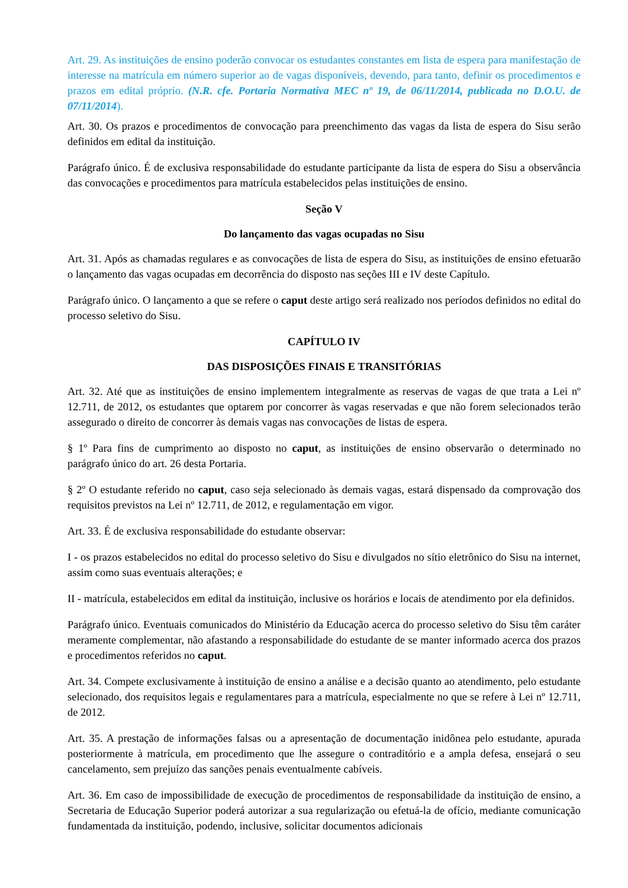Art. 29. As instituições de ensino poderão convocar os estudantes constantes em lista de espera para manifestação de interesse na matrícula em número superior ao de vagas disponíveis, devendo, para tanto, definir os procedimentos e prazos em edital próprio. (N.R. cfe. Portaria Normativa MEC nº 19, de 06/11/2014, publicada no D.O.U. de 07/11/2014).
Art. 30. Os prazos e procedimentos de convocação para preenchimento das vagas da lista de espera do Sisu serão definidos em edital da instituição.
Parágrafo único. É de exclusiva responsabilidade do estudante participante da lista de espera do Sisu a observância das convocações e procedimentos para matrícula estabelecidos pelas instituições de ensino.
Seção V
Do lançamento das vagas ocupadas no Sisu
Art. 31. Após as chamadas regulares e as convocações de lista de espera do Sisu, as instituições de ensino efetuarão o lançamento das vagas ocupadas em decorrência do disposto nas seções III e IV deste Capítulo.
Parágrafo único. O lançamento a que se refere o caput deste artigo será realizado nos períodos definidos no edital do processo seletivo do Sisu.
CAPÍTULO IV
DAS DISPOSIÇÕES FINAIS E TRANSITÓRIAS
Art. 32. Até que as instituições de ensino implementem integralmente as reservas de vagas de que trata a Lei nº 12.711, de 2012, os estudantes que optarem por concorrer às vagas reservadas e que não forem selecionados terão assegurado o direito de concorrer às demais vagas nas convocações de listas de espera.
§ 1º Para fins de cumprimento ao disposto no caput, as instituições de ensino observarão o determinado no parágrafo único do art. 26 desta Portaria.
§ 2º O estudante referido no caput, caso seja selecionado às demais vagas, estará dispensado da comprovação dos requisitos previstos na Lei nº 12.711, de 2012, e regulamentação em vigor.
Art. 33. É de exclusiva responsabilidade do estudante observar:
I - os prazos estabelecidos no edital do processo seletivo do Sisu e divulgados no sítio eletrônico do Sisu na internet, assim como suas eventuais alterações; e
II - matrícula, estabelecidos em edital da instituição, inclusive os horários e locais de atendimento por ela definidos.
Parágrafo único. Eventuais comunicados do Ministério da Educação acerca do processo seletivo do Sisu têm caráter meramente complementar, não afastando a responsabilidade do estudante de se manter informado acerca dos prazos e procedimentos referidos no caput.
Art. 34. Compete exclusivamente à instituição de ensino a análise e a decisão quanto ao atendimento, pelo estudante selecionado, dos requisitos legais e regulamentares para a matrícula, especialmente no que se refere à Lei nº 12.711, de 2012.
Art. 35. A prestação de informações falsas ou a apresentação de documentação inidônea pelo estudante, apurada posteriormente à matrícula, em procedimento que lhe assegure o contraditório e a ampla defesa, ensejará o seu cancelamento, sem prejuízo das sanções penais eventualmente cabíveis.
Art. 36. Em caso de impossibilidade de execução de procedimentos de responsabilidade da instituição de ensino, a Secretaria de Educação Superior poderá autorizar a sua regularização ou efetuá-la de ofício, mediante comunicação fundamentada da instituição, podendo, inclusive, solicitar documentos adicionais